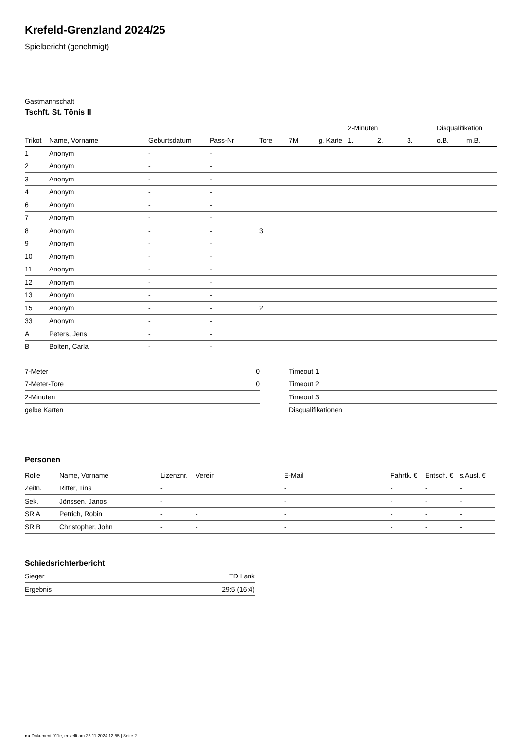Krefeld-Grenzland 2024/25
Spielbericht (genehmigt)
Gastmannschaft
Tschft. St. Tönis II
| | | | | | | | 2-Minuten | | | Disqualifikation | |
| --- | --- | --- | --- | --- | --- | --- | --- | --- | --- | --- | --- |
| Trikot | Name, Vorname | Geburtsdatum | Pass-Nr | Tore | 7M | g. Karte | 1. | 2. | 3. | o.B. | m.B. |
| 1 | Anonym | - | - | | | | | | | | |
| 2 | Anonym | - | - | | | | | | | | |
| 3 | Anonym | - | - | | | | | | | | |
| 4 | Anonym | - | - | | | | | | | | |
| 6 | Anonym | - | - | | | | | | | | |
| 7 | Anonym | - | - | | | | | | | | |
| 8 | Anonym | - | - | 3 | | | | | | | |
| 9 | Anonym | - | - | | | | | | | | |
| 10 | Anonym | - | - | | | | | | | | |
| 11 | Anonym | - | - | | | | | | | | |
| 12 | Anonym | - | - | | | | | | | | |
| 13 | Anonym | - | - | | | | | | | | |
| 15 | Anonym | - | - | 2 | | | | | | | |
| 33 | Anonym | - | - | | | | | | | | |
| A | Peters, Jens | - | - | | | | | | | | |
| B | Bolten, Carla | - | - | | | | | | | | |
| 7-Meter | 0 |
| 7-Meter-Tore | 0 |
| 2-Minuten | |
| gelbe Karten | |
| Timeout 1 |
| Timeout 2 |
| Timeout 3 |
| Disqualifikationen |
Personen
| Rolle | Name, Vorname | Lizenznr. | Verein | E-Mail | Fahrtk. € | Entsch. € | s.Ausl. € |
| --- | --- | --- | --- | --- | --- | --- | --- |
| Zeitn. | Ritter, Tina | - | | - | - | - | - |
| Sek. | Jönssen, Janos | - | | - | - | - | - |
| SR A | Petrich, Robin | - | - | - | - | - | - |
| SR B | Christopher, John | - | - | - | - | - | - |
Schiedsrichterbericht
| Sieger | TD Lank |
| Ergebnis | 29:5 (16:4) |
nu.Dokument 011e, erstellt am 23.11.2024 12:55 | Seite 2